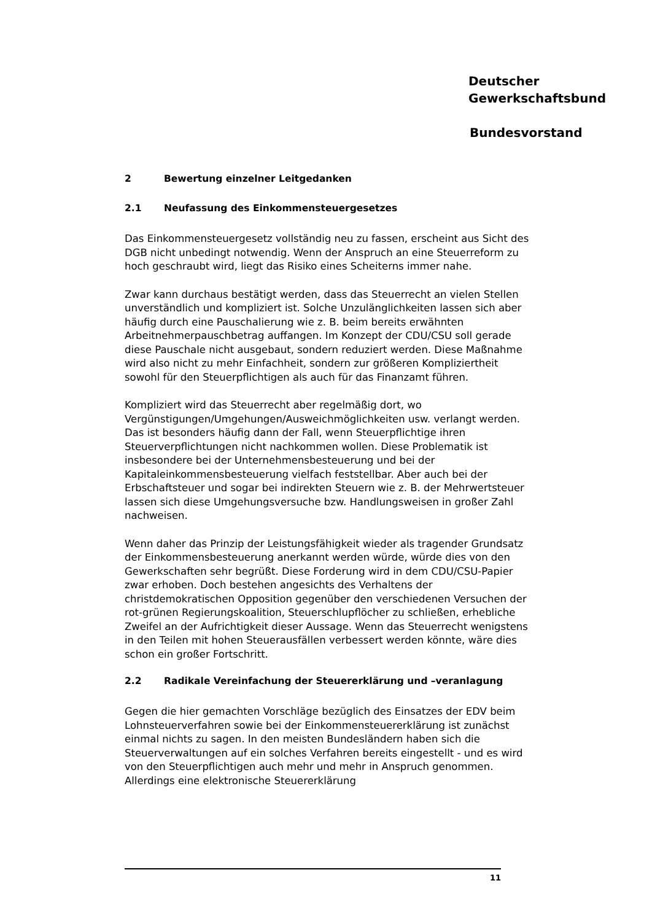Deutscher
Gewerkschaftsbund
Bundesvorstand
2 Bewertung einzelner Leitgedanken
2.1 Neufassung des Einkommensteuergesetzes
Das Einkommensteuergesetz vollständig neu zu fassen, erscheint aus Sicht des DGB nicht unbedingt notwendig. Wenn der Anspruch an eine Steuerreform zu hoch geschraubt wird, liegt das Risiko eines Scheiterns immer nahe.
Zwar kann durchaus bestätigt werden, dass das Steuerrecht an vielen Stellen unverständlich und kompliziert ist. Solche Unzulänglichkeiten lassen sich aber häufig durch eine Pauschalierung wie z. B. beim bereits erwähnten Arbeitnehmerpauschbetrag auffangen. Im Konzept der CDU/CSU soll gerade diese Pauschale nicht ausgebaut, sondern reduziert werden. Diese Maßnahme wird also nicht zu mehr Einfachheit, sondern zur größeren Kompliziertheit sowohl für den Steuerpflichtigen als auch für das Finanzamt führen.
Kompliziert wird das Steuerrecht aber regelmäßig dort, wo Vergünstigungen/Umgehungen/Ausweichmöglichkeiten usw. verlangt werden. Das ist besonders häufig dann der Fall, wenn Steuerpflichtige ihren Steuerverpflichtungen nicht nachkommen wollen. Diese Problematik ist insbesondere bei der Unternehmensbesteuerung und bei der Kapitaleinkommensbesteuerung vielfach feststellbar. Aber auch bei der Erbschaftsteuer und sogar bei indirekten Steuern wie z. B. der Mehrwertsteuer lassen sich diese Umgehungsversuche bzw. Handlungsweisen in großer Zahl nachweisen.
Wenn daher das Prinzip der Leistungsfähigkeit wieder als tragender Grundsatz der Einkommensbesteuerung anerkannt werden würde, würde dies von den Gewerkschaften sehr begrüßt. Diese Forderung wird in dem CDU/CSU-Papier zwar erhoben. Doch bestehen angesichts des Verhaltens der christdemokratischen Opposition gegenüber den verschiedenen Versuchen der rot-grünen Regierungskoalition, Steuerschlupflöcher zu schließen, erhebliche Zweifel an der Aufrichtigkeit dieser Aussage. Wenn das Steuerrecht wenigstens in den Teilen mit hohen Steuerausfällen verbessert werden könnte, wäre dies schon ein großer Fortschritt.
2.2 Radikale Vereinfachung der Steuererklärung und –veranlagung
Gegen die hier gemachten Vorschläge bezüglich des Einsatzes der EDV beim Lohnsteuerverfahren sowie bei der Einkommensteuererklärung ist zunächst einmal nichts zu sagen. In den meisten Bundesländern haben sich die Steuerverwaltungen auf ein solches Verfahren bereits eingestellt - und es wird von den Steuerpflichtigen auch mehr und mehr in Anspruch genommen. Allerdings eine elektronische Steuererklärung
11